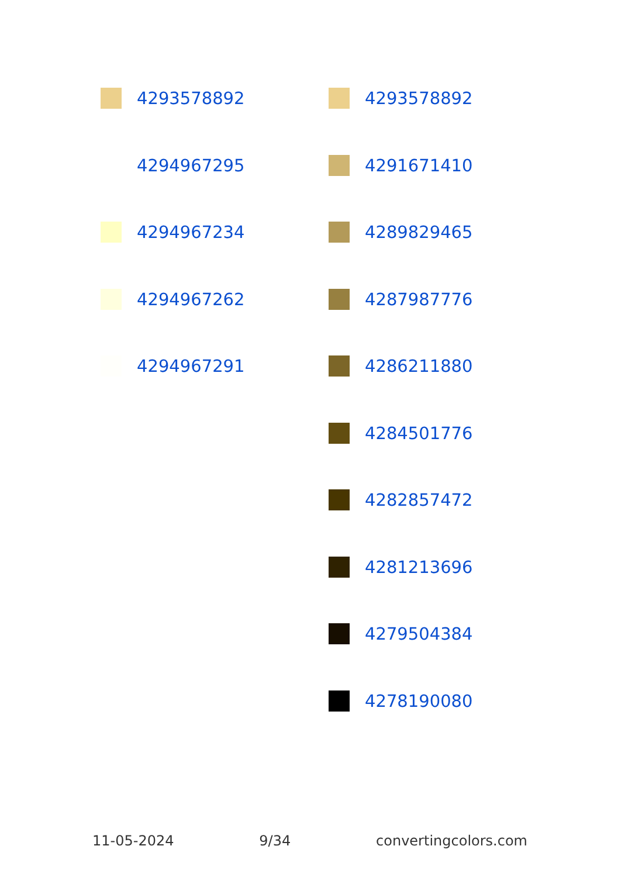4293578892
4294967295
4294967234
4294967262
4294967291
4293578892
4291671410
4289829465
4287987776
4286211880
4284501776
4282857472
4281213696
4279504384
4278190080
11-05-2024 9/34 convertingcolors.com